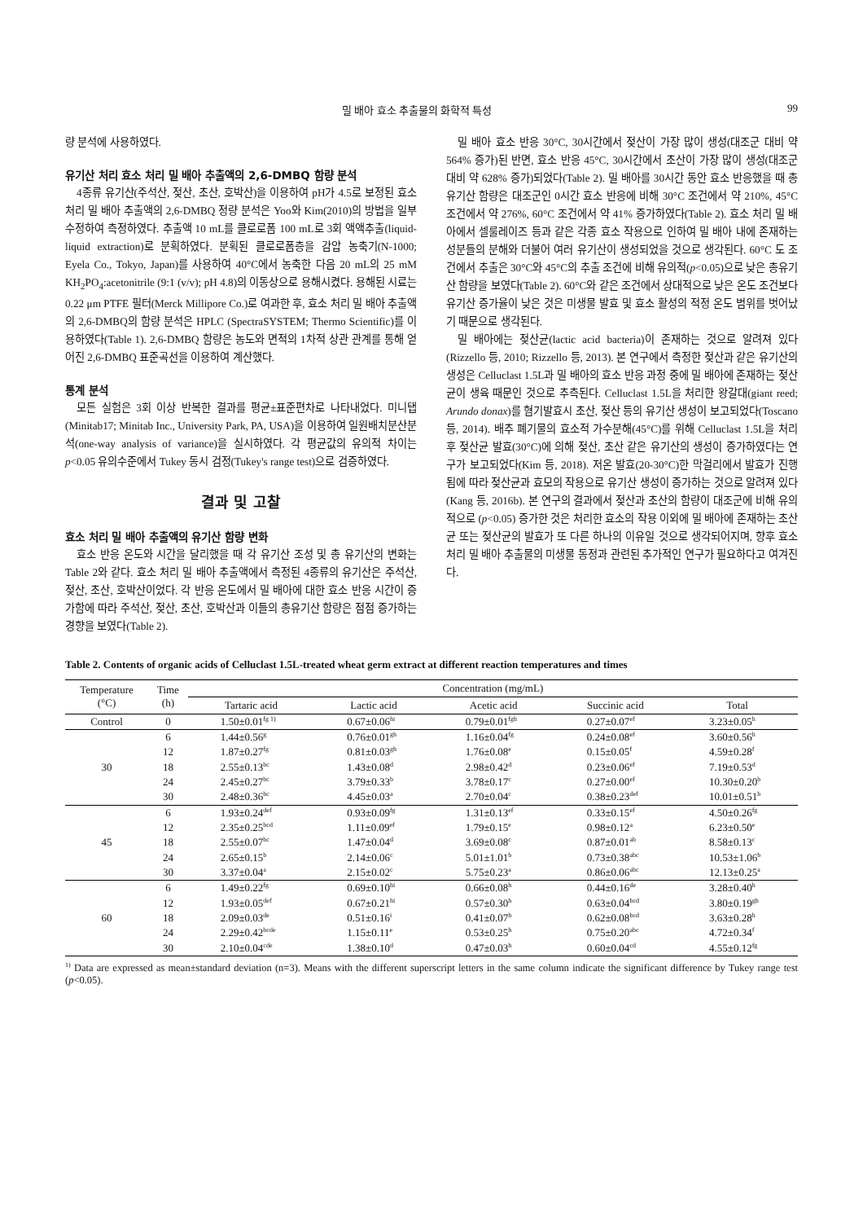밀 배아 효소 추출물의 화학적 특성 99
량 분석에 사용하였다.
유기산 처리 효소 처리 밀 배아 추출액의 2,6-DMBQ 함량 분석
4종류 유기산(주석산, 젖산, 초산, 호박산)을 이용하여 pH가 4.5로 보정된 효소 처리 밀 배아 추출액의 2,6-DMBQ 정량 분석은 Yoo와 Kim(2010)의 방법을 일부 수정하여 측정하였다. 추출액 10 mL를 클로로폼 100 mL로 3회 액액추출(liquid-liquid extraction)로 분획하였다. 분획된 클로로폼층을 감압 농축기(N-1000; Eyela Co., Tokyo, Japan)를 사용하여 40°C에서 농축한 다음 20 mL의 25 mM KH<sub>2</sub>PO<sub>4</sub>:acetonitrile (9:1 (v/v); pH 4.8)의 이동상으로 용해시켰다. 용해된 시료는 0.22 μm PTFE 필터(Merck Millipore Co.)로 여과한 후, 효소 처리 밀 배아 추출액의 2,6-DMBQ의 함량 분석은 HPLC (SpectraSYSTEM; Thermo Scientific)를 이용하였다(Table 1). 2,6-DMBQ 함량은 농도와 면적의 1차적 상관 관계를 통해 얻어진 2,6-DMBQ 표준곡선을 이용하여 계산했다.
통계 분석
모든 실험은 3회 이상 반복한 결과를 평균±표준편차로 나타내었다. 미니탭(Minitab17; Minitab Inc., University Park, PA, USA)을 이용하여 일원배치분산분석(one-way analysis of variance)을 실시하였다. 각 평균값의 유의적 차이는 p<0.05 유의수준에서 Tukey 동시 검정(Tukey's range test)으로 검증하였다.
결과 및 고찰
효소 처리 밀 배아 추출액의 유기산 함량 변화
효소 반응 온도와 시간을 달리했을 때 각 유기산 조성 및 총 유기산의 변화는 Table 2와 같다. 효소 처리 밀 배아 추출액에서 측정된 4종류의 유기산은 주석산, 젖산, 초산, 호박산이었다. 각 반응 온도에서 밀 배아에 대한 효소 반응 시간이 증가함에 따라 주석산, 젖산, 초산, 호박산과 이들의 총유기산 함량은 점점 증가하는 경향을 보였다(Table 2).
밀 배아 효소 반응 30°C, 30시간에서 젖산이 가장 많이 생성(대조군 대비 약 564% 증가)된 반면, 효소 반응 45°C, 30시간에서 초산이 가장 많이 생성(대조군 대비 약 628% 증가)되었다(Table 2). 밀 배아를 30시간 동안 효소 반응했을 때 총유기산 함량은 대조군인 0시간 효소 반응에 비해 30°C 조건에서 약 210%, 45°C 조건에서 약 276%, 60°C 조건에서 약 41% 증가하였다(Table 2). 효소 처리 밀 배아에서 셀룰레이즈 등과 같은 각종 효소 작용으로 인하여 밀 배아 내에 존재하는 성분들의 분해와 더불어 여러 유기산이 생성되었을 것으로 생각된다. 60°C 도 조건에서 추출은 30°C와 45°C의 추출 조건에 비해 유의적(p<0.05)으로 낮은 총유기산 함량을 보였다(Table 2). 60°C와 같은 조건에서 상대적으로 낮은 온도 조건보다 유기산 증가율이 낮은 것은 미생물 발효 및 효소 활성의 적정 온도 범위를 벗어났기 때문으로 생각된다.
밀 배아에는 젖산균(lactic acid bacteria)이 존재하는 것으로 알려져 있다(Rizzello 등, 2010; Rizzello 등, 2013). 본 연구에서 측정한 젖산과 같은 유기산의 생성은 Celluclast 1.5L과 밀 배아의 효소 반응 과정 중에 밀 배아에 존재하는 젖산균이 생육 때문인 것으로 추측된다. Celluclast 1.5L을 처리한 왕갈대(giant reed; Arundo donax)를 혐기발효시 초산, 젖산 등의 유기산 생성이 보고되었다(Toscano 등, 2014). 배추 폐기물의 효소적 가수분해(45°C)를 위해 Celluclast 1.5L을 처리 후 젖산균 발효(30°C)에 의해 젖산, 초산 같은 유기산의 생성이 증가하였다는 연구가 보고되었다(Kim 등, 2018). 저온 발효(20-30°C)한 막걸리에서 발효가 진행됨에 따라 젖산균과 효모의 작용으로 유기산 생성이 증가하는 것으로 알려져 있다(Kang 등, 2016b). 본 연구의 결과에서 젖산과 초산의 함량이 대조군에 비해 유의적으로 (p<0.05) 증가한 것은 처리한 효소의 작용 이외에 밀 배아에 존재하는 초산균 또는 젖산균의 발효가 또 다른 하나의 이유일 것으로 생각되어지며, 향후 효소 처리 밀 배아 추출물의 미생물 동정과 관련된 추가적인 연구가 필요하다고 여겨진다.
Table 2. Contents of organic acids of Celluclast 1.5L-treated wheat germ extract at different reaction temperatures and times
| Temperature (°C) | Time (h) | Concentration (mg/mL) | | | | |
| --- | --- | --- | --- | --- | --- | --- |
| | | Tartaric acid | Lactic acid | Acetic acid | Succinic acid | Total |
| Control | 0 | 1.50±0.01<sup>fg 1)</sup> | 0.67±0.06<sup>hi</sup> | 0.79±0.01<sup>fgh</sup> | 0.27±0.07<sup>ef</sup> | 3.23±0.05<sup>h</sup> |
| 30 | 6 | 1.44±0.56<sup>g</sup> | 0.76±0.01<sup>gh</sup> | 1.16±0.04<sup>fg</sup> | 0.24±0.08<sup>ef</sup> | 3.60±0.56<sup>h</sup> |
| | 12 | 1.87±0.27<sup>fg</sup> | 0.81±0.03<sup>gh</sup> | 1.76±0.08<sup>e</sup> | 0.15±0.05<sup>f</sup> | 4.59±0.28<sup>f</sup> |
| | 18 | 2.55±0.13<sup>bc</sup> | 1.43±0.08<sup>d</sup> | 2.98±0.42<sup>d</sup> | 0.23±0.06<sup>ef</sup> | 7.19±0.53<sup>d</sup> |
| | 24 | 2.45±0.27<sup>bc</sup> | 3.79±0.33<sup>b</sup> | 3.78±0.17<sup>c</sup> | 0.27±0.00<sup>ef</sup> | 10.30±0.20<sup>b</sup> |
| | 30 | 2.48±0.36<sup>bc</sup> | 4.45±0.03<sup>a</sup> | 2.70±0.04<sup>c</sup> | 0.38±0.23<sup>def</sup> | 10.01±0.51<sup>b</sup> |
| 45 | 6 | 1.93±0.24<sup>def</sup> | 0.93±0.09<sup>fg</sup> | 1.31±0.13<sup>ef</sup> | 0.33±0.15<sup>ef</sup> | 4.50±0.26<sup>fg</sup> |
| | 12 | 2.35±0.25<sup>bcd</sup> | 1.11±0.09<sup>ef</sup> | 1.79±0.15<sup>e</sup> | 0.98±0.12<sup>a</sup> | 6.23±0.50<sup>e</sup> |
| | 18 | 2.55±0.07<sup>bc</sup> | 1.47±0.04<sup>d</sup> | 3.69±0.08<sup>c</sup> | 0.87±0.01<sup>ab</sup> | 8.58±0.13<sup>c</sup> |
| | 24 | 2.65±0.15<sup>b</sup> | 2.14±0.06<sup>c</sup> | 5.01±1.01<sup>b</sup> | 0.73±0.38<sup>abc</sup> | 10.53±1.06<sup>b</sup> |
| | 30 | 3.37±0.04<sup>a</sup> | 2.15±0.02<sup>c</sup> | 5.75±0.23<sup>a</sup> | 0.86±0.06<sup>abc</sup> | 12.13±0.25<sup>a</sup> |
| 60 | 6 | 1.49±0.22<sup>fg</sup> | 0.69±0.10<sup>hi</sup> | 0.66±0.08<sup>h</sup> | 0.44±0.16<sup>de</sup> | 3.28±0.40<sup>h</sup> |
| | 12 | 1.93±0.05<sup>def</sup> | 0.67±0.21<sup>hi</sup> | 0.57±0.30<sup>h</sup> | 0.63±0.04<sup>bcd</sup> | 3.80±0.19<sup>gh</sup> |
| | 18 | 2.09±0.03<sup>de</sup> | 0.51±0.16<sup>i</sup> | 0.41±0.07<sup>h</sup> | 0.62±0.08<sup>bcd</sup> | 3.63±0.28<sup>h</sup> |
| | 24 | 2.29±0.42<sup>bcde</sup> | 1.15±0.11<sup>e</sup> | 0.53±0.25<sup>h</sup> | 0.75±0.20<sup>abc</sup> | 4.72±0.34<sup>f</sup> |
| | 30 | 2.10±0.04<sup>cde</sup> | 1.38±0.10<sup>d</sup> | 0.47±0.03<sup>h</sup> | 0.60±0.04<sup>cd</sup> | 4.55±0.12<sup>fg</sup> |
<sup>1)</sup> Data are expressed as mean±standard deviation (n=3). Means with the different superscript letters in the same column indicate the significant difference by Tukey range test (p<0.05).